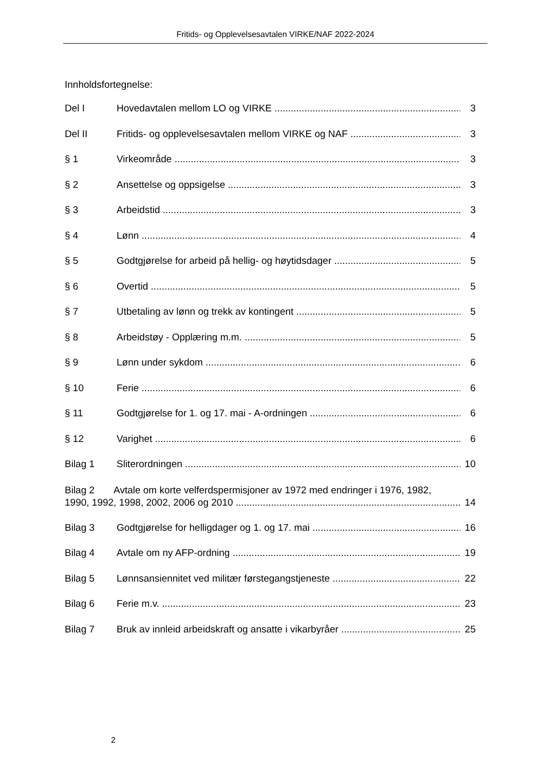Fritids- og Opplevelsesavtalen VIRKE/NAF 2022-2024
Innholdsfortegnelse:
Del I Hovedavtalen mellom LO og VIRKE 3
Del II Fritids- og opplevelsesavtalen mellom VIRKE og NAF 3
§ 1 Virkeområde 3
§ 2 Ansettelse og oppsigelse 3
§ 3 Arbeidstid 3
§ 4 Lønn 4
§ 5 Godtgjørelse for arbeid på hellig- og høytidsdager 5
§ 6 Overtid 5
§ 7 Utbetaling av lønn og trekk av kontingent 5
§ 8 Arbeidstøy - Opplæring m.m. 5
§ 9 Lønn under sykdom 6
§ 10 Ferie 6
§ 11 Godtgjørelse for 1. og 17. mai - A-ordningen 6
§ 12 Varighet 6
Bilag 1 Sliterordningen 10
Bilag 2 Avtale om korte velferdspermisjoner av 1972 med endringer i 1976, 1982,
1990, 1992, 1998, 2002, 2006 og 2010 14
Bilag 3 Godtgjørelse for helligdager og 1. og 17. mai 16
Bilag 4 Avtale om ny AFP-ordning 19
Bilag 5 Lønnsansiennitet ved militær førstegangstjeneste 22
Bilag 6 Ferie m.v. 23
Bilag 7 Bruk av innleid arbeidskraft og ansatte i vikarbyråer 25
2